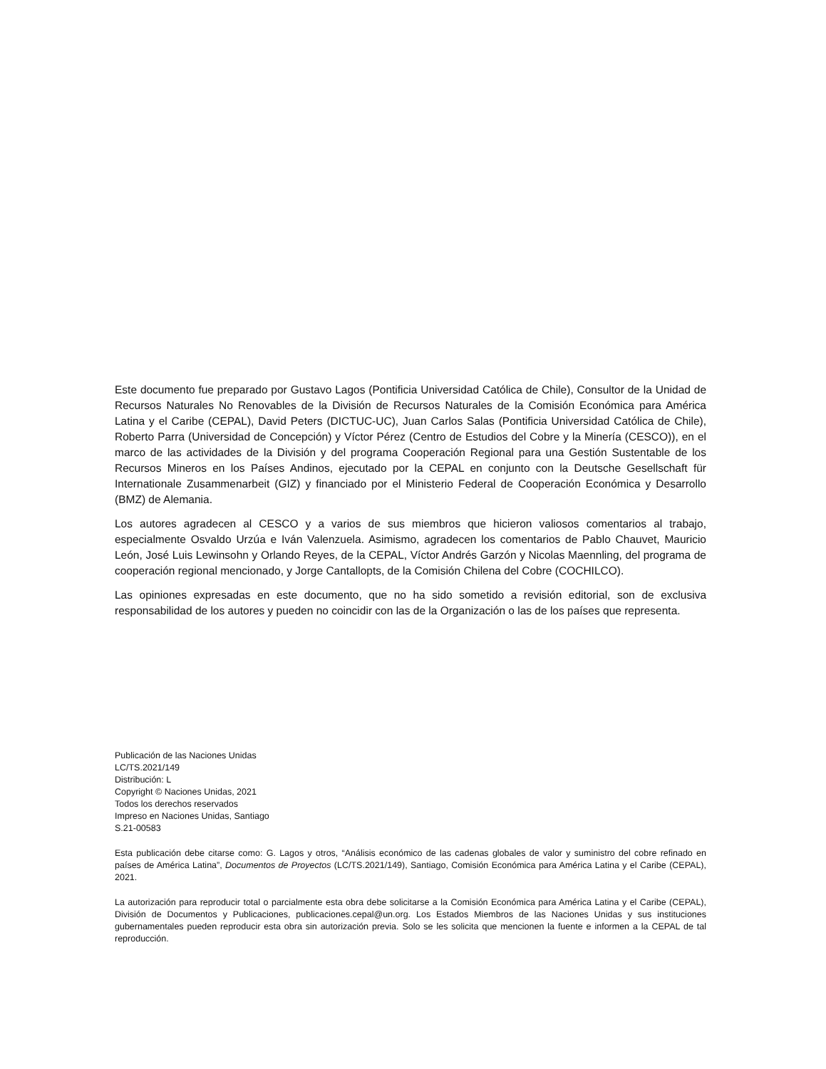Este documento fue preparado por Gustavo Lagos (Pontificia Universidad Católica de Chile), Consultor de la Unidad de Recursos Naturales No Renovables de la División de Recursos Naturales de la Comisión Económica para América Latina y el Caribe (CEPAL), David Peters (DICTUC-UC), Juan Carlos Salas (Pontificia Universidad Católica de Chile), Roberto Parra (Universidad de Concepción) y Víctor Pérez (Centro de Estudios del Cobre y la Minería (CESCO)), en el marco de las actividades de la División y del programa Cooperación Regional para una Gestión Sustentable de los Recursos Mineros en los Países Andinos, ejecutado por la CEPAL en conjunto con la Deutsche Gesellschaft für Internationale Zusammenarbeit (GIZ) y financiado por el Ministerio Federal de Cooperación Económica y Desarrollo (BMZ) de Alemania.
Los autores agradecen al CESCO y a varios de sus miembros que hicieron valiosos comentarios al trabajo, especialmente Osvaldo Urzúa e Iván Valenzuela. Asimismo, agradecen los comentarios de Pablo Chauvet, Mauricio León, José Luis Lewinsohn y Orlando Reyes, de la CEPAL, Víctor Andrés Garzón y Nicolas Maennling, del programa de cooperación regional mencionado, y Jorge Cantallopts, de la Comisión Chilena del Cobre (COCHILCO).
Las opiniones expresadas en este documento, que no ha sido sometido a revisión editorial, son de exclusiva responsabilidad de los autores y pueden no coincidir con las de la Organización o las de los países que representa.
Publicación de las Naciones Unidas
LC/TS.2021/149
Distribución: L
Copyright © Naciones Unidas, 2021
Todos los derechos reservados
Impreso en Naciones Unidas, Santiago
S.21-00583
Esta publicación debe citarse como: G. Lagos y otros, “Análisis económico de las cadenas globales de valor y suministro del cobre refinado en países de América Latina”, Documentos de Proyectos (LC/TS.2021/149), Santiago, Comisión Económica para América Latina y el Caribe (CEPAL), 2021.
La autorización para reproducir total o parcialmente esta obra debe solicitarse a la Comisión Económica para América Latina y el Caribe (CEPAL), División de Documentos y Publicaciones, publicaciones.cepal@un.org. Los Estados Miembros de las Naciones Unidas y sus instituciones gubernamentales pueden reproducir esta obra sin autorización previa. Solo se les solicita que mencionen la fuente e informen a la CEPAL de tal reproducción.